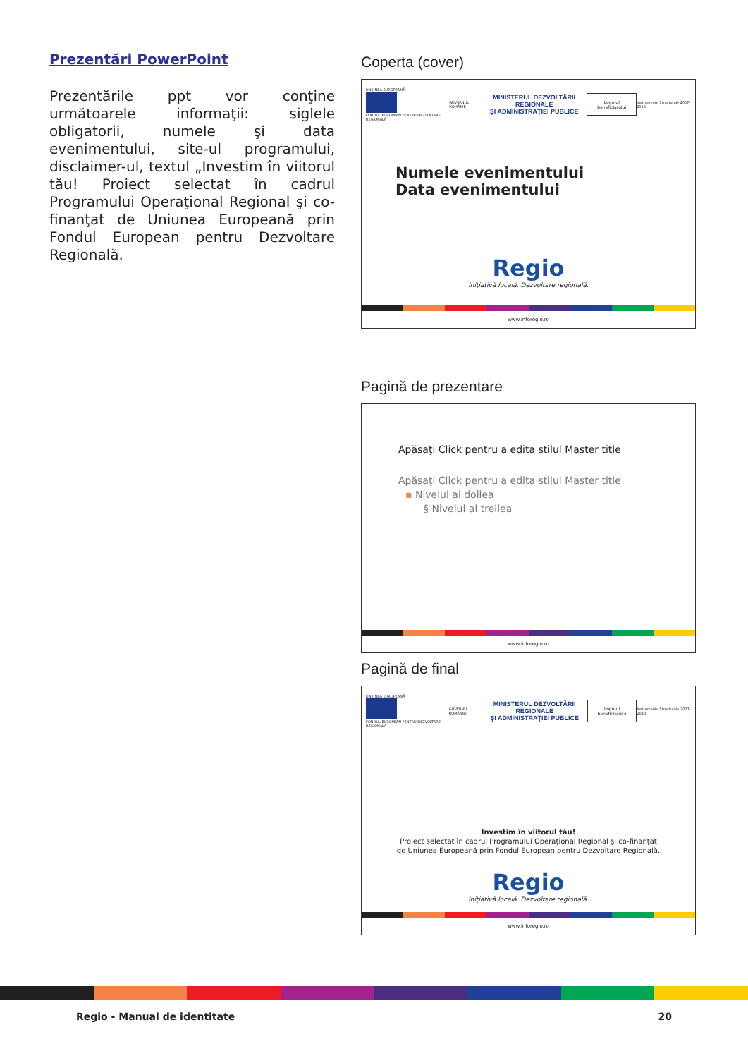Prezentări PowerPoint
Prezentările ppt vor conţine următoarele informaţii: siglele obligatorii, numele şi data evenimentului, site-ul programului, disclaimer-ul, textul „Investim în viitorul tău! Proiect selectat în cadrul Programului Operaţional Regional şi co-finanţat de Uniunea Europeană prin Fondul European pentru Dezvoltare Regională.
Coperta (cover)
UNIUNEA EUROPEANĂ
FONDUL EUROPEAN PENTRU DEZVOLTARE REGIONALĂ
GUVERNUL ROMÂNIE
MINISTERUL DEZVOLTĂRII REGIONALE
ŞI ADMINISTRAŢIEI PUBLICE
Logo-ul
beneficiarului
Instrumente Structurale 2007-2013
Numele evenimentului
Data evenimentului
Regio
Iniţiativă locală. Dezvoltare regională.
www.inforegio.ro
Pagină de prezentare
Apăsaţi Click pentru a edita stilul Master title
Apăsaţi Click pentru a edita stilul Master title
▪ Nivelul al doilea
§ Nivelul al treilea
www.inforegio.ro
Pagină de final
UNIUNEA EUROPEANĂ
FONDUL EUROPEAN PENTRU DEZVOLTARE REGIONALĂ
GUVERNUL ROMÂNIEI
MINISTERUL DEZVOLTĂRII REGIONALE
ŞI ADMINISTRAŢIEI PUBLICE
Logo-ul
beneficiarului
Instrumente Structurale 2007-2013
Investim în viitorul tău!
Proiect selectat în cadrul Programului Operaţional Regional şi co-finanţat
de Uniunea Europeană prin Fondul European pentru Dezvoltare Regională.
Regio
Iniţiativă locală. Dezvoltare regională.
www.inforegio.ro
Regio - Manual de identitate 20